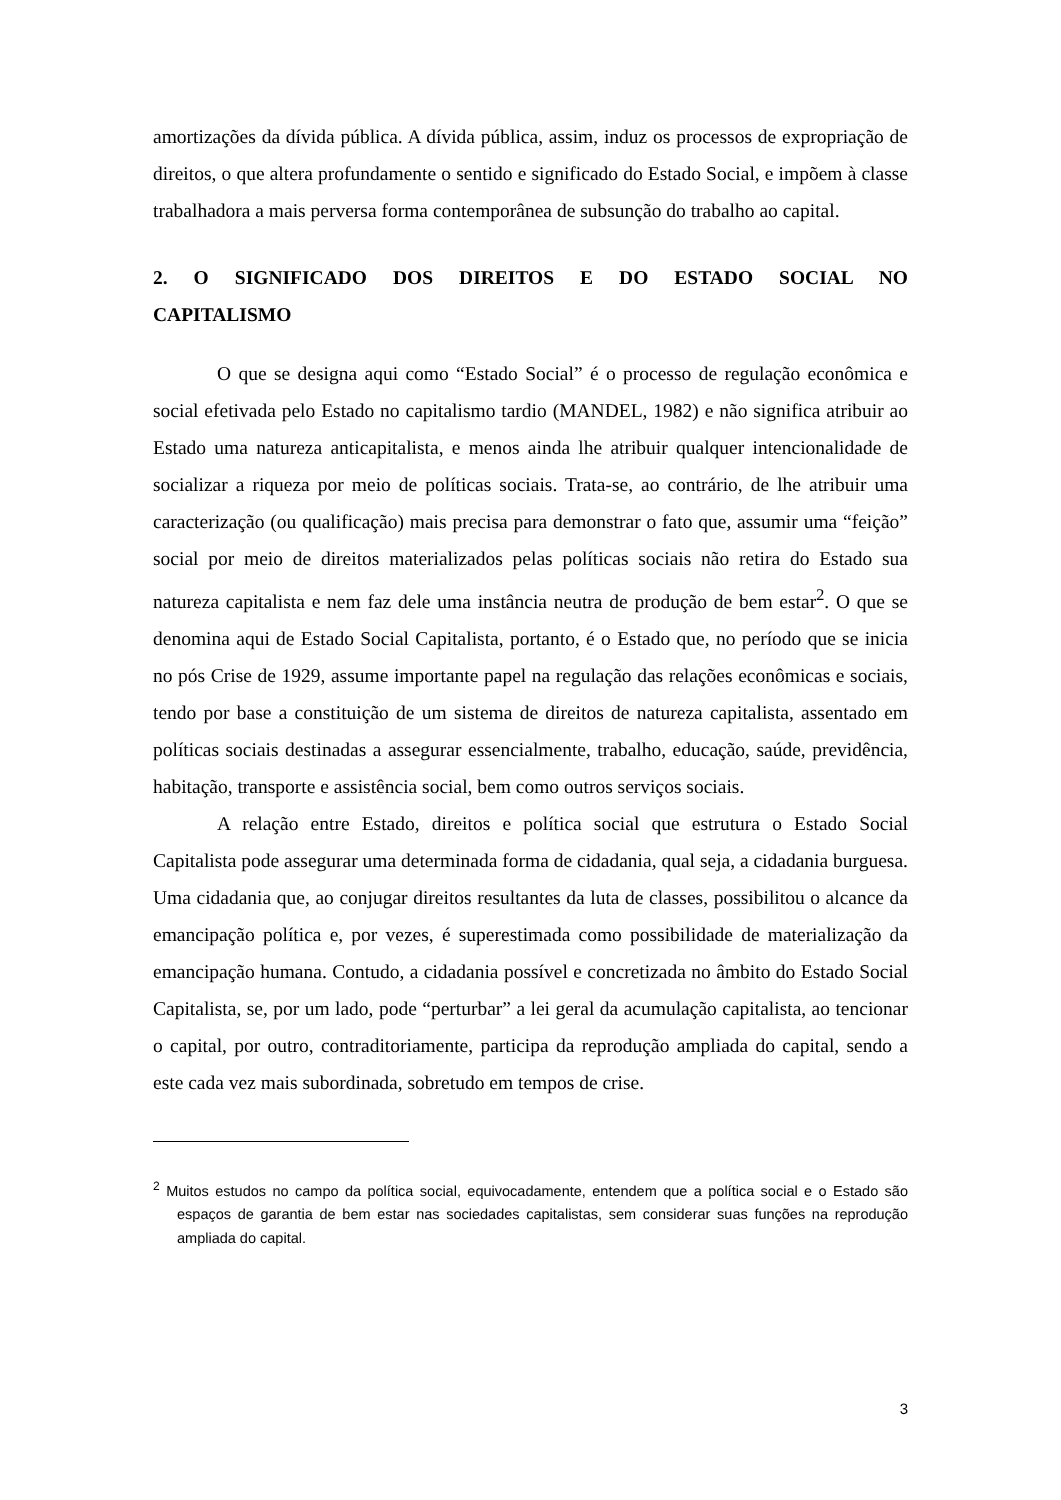amortizações da dívida pública. A dívida pública, assim, induz os processos de expropriação de direitos, o que altera profundamente o sentido e significado do Estado Social, e impõem à classe trabalhadora a mais perversa forma contemporânea de subsunção do trabalho ao capital.
2. O SIGNIFICADO DOS DIREITOS E DO ESTADO SOCIAL NO CAPITALISMO
O que se designa aqui como “Estado Social” é o processo de regulação econômica e social efetivada pelo Estado no capitalismo tardio (MANDEL, 1982) e não significa atribuir ao Estado uma natureza anticapitalista, e menos ainda lhe atribuir qualquer intencionalidade de socializar a riqueza por meio de políticas sociais. Trata-se, ao contrário, de lhe atribuir uma caracterização (ou qualificação) mais precisa para demonstrar o fato que, assumir uma “feição” social por meio de direitos materializados pelas políticas sociais não retira do Estado sua natureza capitalista e nem faz dele uma instância neutra de produção de bem estar<sup>2</sup>. O que se denomina aqui de Estado Social Capitalista, portanto, é o Estado que, no período que se inicia no pós Crise de 1929, assume importante papel na regulação das relações econômicas e sociais, tendo por base a constituição de um sistema de direitos de natureza capitalista, assentado em políticas sociais destinadas a assegurar essencialmente, trabalho, educação, saúde, previdência, habitação, transporte e assistência social, bem como outros serviços sociais.
A relação entre Estado, direitos e política social que estrutura o Estado Social Capitalista pode assegurar uma determinada forma de cidadania, qual seja, a cidadania burguesa. Uma cidadania que, ao conjugar direitos resultantes da luta de classes, possibilitou o alcance da emancipação política e, por vezes, é superestimada como possibilidade de materialização da emancipação humana. Contudo, a cidadania possível e concretizada no âmbito do Estado Social Capitalista, se, por um lado, pode “perturbar” a lei geral da acumulação capitalista, ao tencionar o capital, por outro, contraditoriamente, participa da reprodução ampliada do capital, sendo a este cada vez mais subordinada, sobretudo em tempos de crise.
<sup>2</sup> Muitos estudos no campo da política social, equivocadamente, entendem que a política social e o Estado são espaços de garantia de bem estar nas sociedades capitalistas, sem considerar suas funções na reprodução ampliada do capital.
3